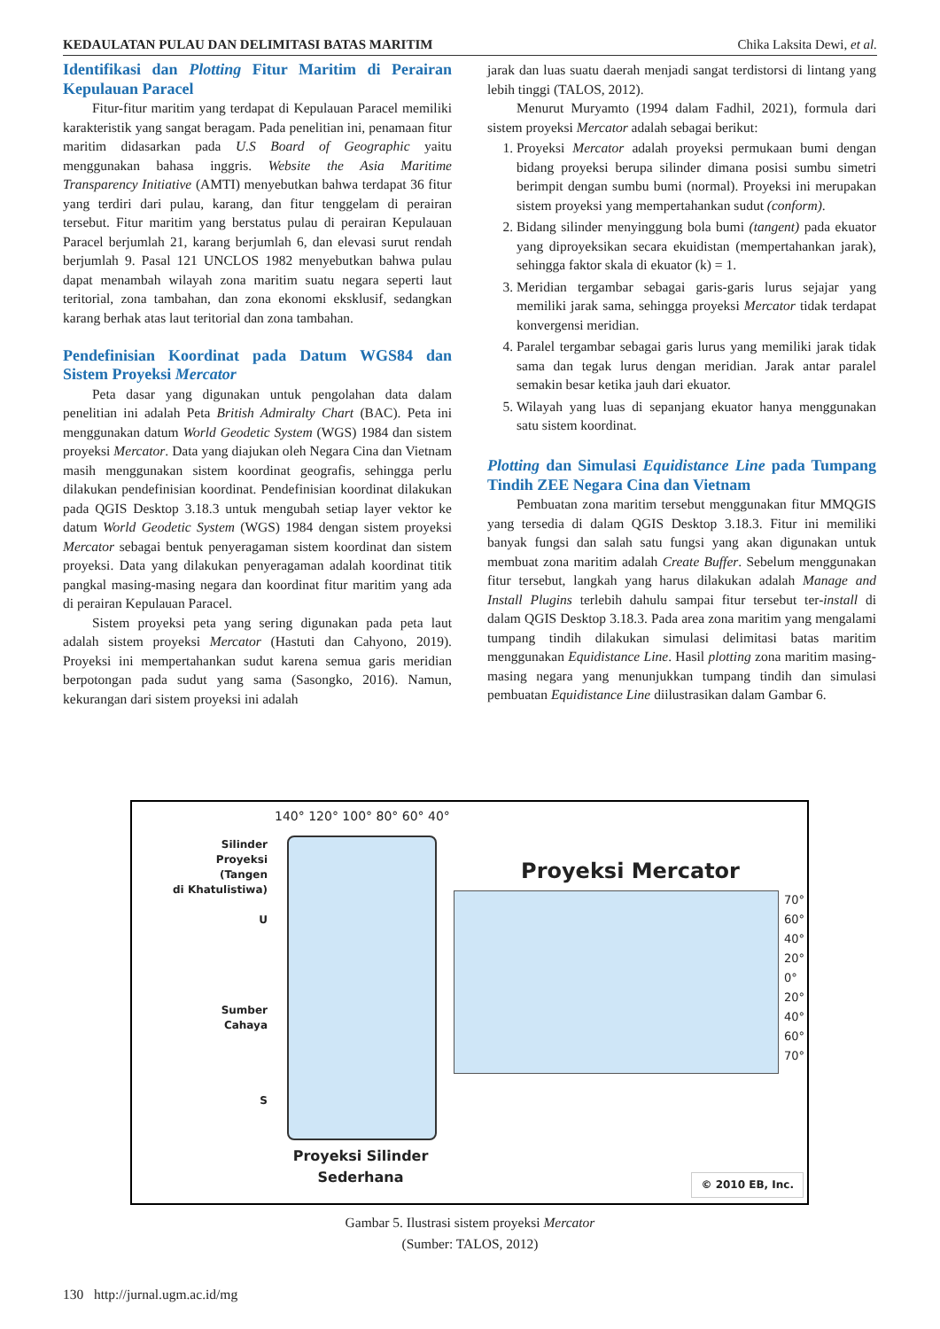KEDAULATAN PULAU DAN DELIMITASI BATAS MARITIM Chika Laksita Dewi, et al.
Identifikasi dan Plotting Fitur Maritim di Perairan Kepulauan Paracel
Fitur-fitur maritim yang terdapat di Kepulauan Paracel memiliki karakteristik yang sangat beragam. Pada penelitian ini, penamaan fitur maritim didasarkan pada U.S Board of Geographic yaitu menggunakan bahasa inggris. Website the Asia Maritime Transparency Initiative (AMTI) menyebutkan bahwa terdapat 36 fitur yang terdiri dari pulau, karang, dan fitur tenggelam di perairan tersebut. Fitur maritim yang berstatus pulau di perairan Kepulauan Paracel berjumlah 21, karang berjumlah 6, dan elevasi surut rendah berjumlah 9. Pasal 121 UNCLOS 1982 menyebutkan bahwa pulau dapat menambah wilayah zona maritim suatu negara seperti laut teritorial, zona tambahan, dan zona ekonomi eksklusif, sedangkan karang berhak atas laut teritorial dan zona tambahan.
Pendefinisian Koordinat pada Datum WGS84 dan Sistem Proyeksi Mercator
Peta dasar yang digunakan untuk pengolahan data dalam penelitian ini adalah Peta British Admiralty Chart (BAC). Peta ini menggunakan datum World Geodetic System (WGS) 1984 dan sistem proyeksi Mercator. Data yang diajukan oleh Negara Cina dan Vietnam masih menggunakan sistem koordinat geografis, sehingga perlu dilakukan pendefinisian koordinat. Pendefinisian koordinat dilakukan pada QGIS Desktop 3.18.3 untuk mengubah setiap layer vektor ke datum World Geodetic System (WGS) 1984 dengan sistem proyeksi Mercator sebagai bentuk penyeragaman sistem koordinat dan sistem proyeksi. Data yang dilakukan penyeragaman adalah koordinat titik pangkal masing-masing negara dan koordinat fitur maritim yang ada di perairan Kepulauan Paracel.
Sistem proyeksi peta yang sering digunakan pada peta laut adalah sistem proyeksi Mercator (Hastuti dan Cahyono, 2019). Proyeksi ini mempertahankan sudut karena semua garis meridian berpotongan pada sudut yang sama (Sasongko, 2016). Namun, kekurangan dari sistem proyeksi ini adalah
jarak dan luas suatu daerah menjadi sangat terdistorsi di lintang yang lebih tinggi (TALOS, 2012).
Menurut Muryamto (1994 dalam Fadhil, 2021), formula dari sistem proyeksi Mercator adalah sebagai berikut:
1. Proyeksi Mercator adalah proyeksi permukaan bumi dengan bidang proyeksi berupa silinder dimana posisi sumbu simetri berimpit dengan sumbu bumi (normal). Proyeksi ini merupakan sistem proyeksi yang mempertahankan sudut (conform).
2. Bidang silinder menyinggung bola bumi (tangent) pada ekuator yang diproyeksikan secara ekuidistan (mempertahankan jarak), sehingga faktor skala di ekuator (k) = 1.
3. Meridian tergambar sebagai garis-garis lurus sejajar yang memiliki jarak sama, sehingga proyeksi Mercator tidak terdapat konvergensi meridian.
4. Paralel tergambar sebagai garis lurus yang memiliki jarak tidak sama dan tegak lurus dengan meridian. Jarak antar paralel semakin besar ketika jauh dari ekuator.
5. Wilayah yang luas di sepanjang ekuator hanya menggunakan satu sistem koordinat.
Plotting dan Simulasi Equidistance Line pada Tumpang Tindih ZEE Negara Cina dan Vietnam
Pembuatan zona maritim tersebut menggunakan fitur MMQGIS yang tersedia di dalam QGIS Desktop 3.18.3. Fitur ini memiliki banyak fungsi dan salah satu fungsi yang akan digunakan untuk membuat zona maritim adalah Create Buffer. Sebelum menggunakan fitur tersebut, langkah yang harus dilakukan adalah Manage and Install Plugins terlebih dahulu sampai fitur tersebut ter-install di dalam QGIS Desktop 3.18.3. Pada area zona maritim yang mengalami tumpang tindih dilakukan simulasi delimitasi batas maritim menggunakan Equidistance Line. Hasil plotting zona maritim masing-masing negara yang menunjukkan tumpang tindih dan simulasi pembuatan Equidistance Line diilustrasikan dalam Gambar 6.
Silinder
Proyeksi
(Tangen
di Khatulistiwa)
U
Sumber
Cahaya
S
140° 120° 100° 80° 60° 40°
Proyeksi Silinder
Sederhana
Proyeksi Mercator
70°
60°
40°
20°
0°
20°
40°
60°
70°
© 2010 EB, Inc.
Gambar 5. Ilustrasi sistem proyeksi Mercator
(Sumber: TALOS, 2012)
130 http://jurnal.ugm.ac.id/mg